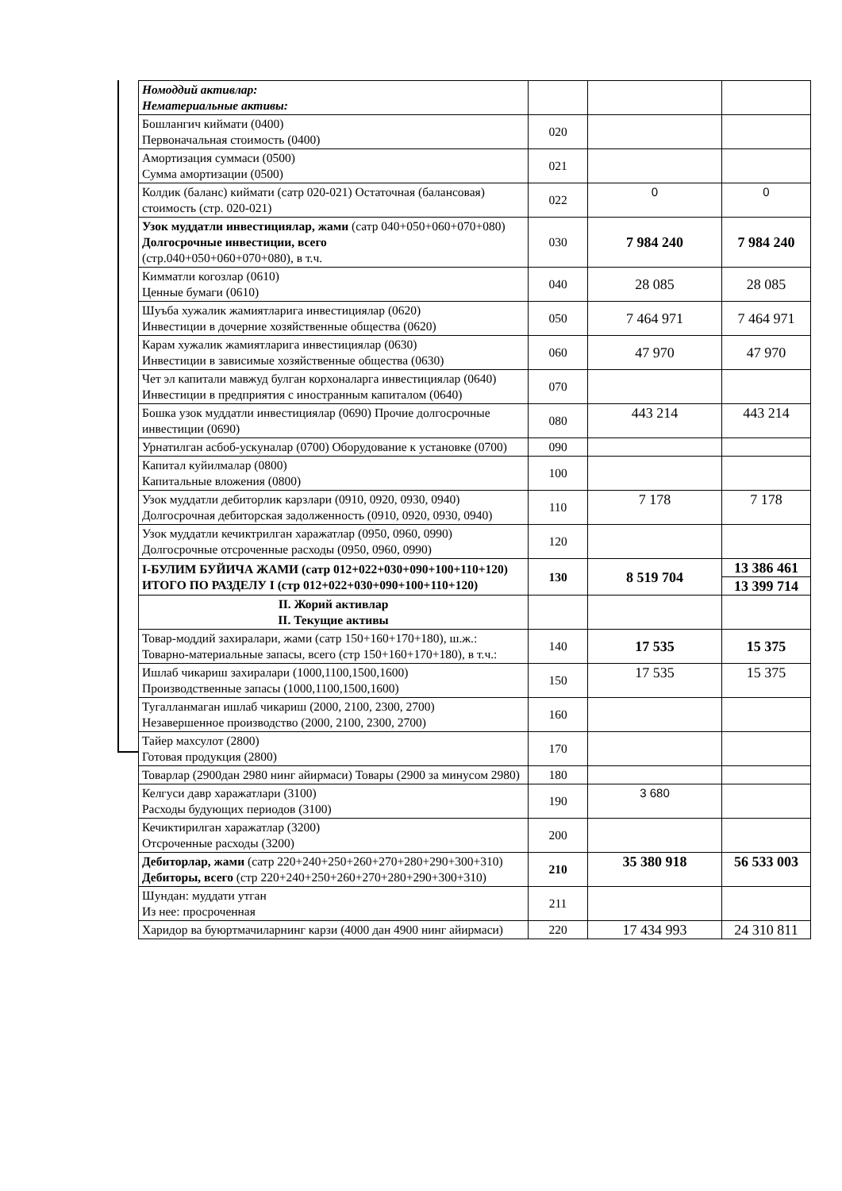| Номоддий активлар: Нематериальные активы: | | | |
| Бошлангич киймати (0400) Первоначальная стоимость (0400) | 020 | | |
| Амортизация суммаси (0500) Сумма амортизации (0500) | 021 | | |
| Колдик (баланс) киймати (сатр 020-021) Остаточная (балансовая) стоимость (стр. 020-021) | 022 | 0 | 0 |
| Узок муддатли инвестициялар, жами (сатр 040+050+060+070+080) Долгосрочные инвестиции, всего (стр.040+050+060+070+080), в т.ч. | 030 | 7 984 240 | 7 984 240 |
| Кимматли когозлар (0610) Ценные бумаги (0610) | 040 | 28 085 | 28 085 |
| Шуъба хужалик жамиятларига инвестициялар (0620) Инвестиции в дочерние хозяйственные общества (0620) | 050 | 7 464 971 | 7 464 971 |
| Карам хужалик жамиятларига инвестициялар (0630) Инвестиции в зависимые хозяйственные общества (0630) | 060 | 47 970 | 47 970 |
| Чет эл капитали мавжуд булган корхоналарга инвестициялар (0640) Инвестиции в предприятия с иностранным капиталом (0640) | 070 | | |
| Бошка узок муддатли инвестициялар (0690) Прочие долгосрочные инвестиции (0690) | 080 | 443 214 | 443 214 |
| Урнатилган асбоб-ускуналар (0700) Оборудование к установке (0700) | 090 | | |
| Капитал куйилмалар (0800) Капитальные вложения (0800) | 100 | | |
| Узок муддатли дебиторлик карзлари (0910, 0920, 0930, 0940) Долгосрочная дебиторская задолженность (0910, 0920, 0930, 0940) | 110 | 7 178 | 7 178 |
| Узок муддатли кечиктрилган харажатлар (0950, 0960, 0990) Долгосрочные отсроченные расходы (0950, 0960, 0990) | 120 | | |
| I-БУЛИМ БУЙИЧА ЖАМИ (сатр 012+022+030+090+100+110+120) ИТОГО ПО РАЗДЕЛУ I (стр 012+022+030+090+100+110+120) | 130 | 8 519 704 | 13 386 461 |
| | | | 13 399 714 |
| II. Жорий активлар II. Текущие активы | | | |
| Товар-моддий захиралари, жами (сатр 150+160+170+180), ш.ж.: Товарно-материальные запасы, всего (стр 150+160+170+180), в т.ч.: | 140 | 17 535 | 15 375 |
| Ишлаб чикариш захиралари (1000,1100,1500,1600) Производственные запасы (1000,1100,1500,1600) | 150 | 17 535 | 15 375 |
| Тугалланмаган ишлаб чикариш (2000, 2100, 2300, 2700) Незавершенное производство (2000, 2100, 2300, 2700) | 160 | | |
| Тайер махсулот (2800) Готовая продукция (2800) | 170 | | |
| Товарлар (2900дан 2980 нинг айирмаси) Товары (2900 за минусом 2980) | 180 | | |
| Келгуси давр харажатлари (3100) Расходы будующих периодов (3100) | 190 | 3 680 | |
| Кечиктирилган харажатлар (3200) Отсроченные расходы (3200) | 200 | | |
| Дебиторлар, жами (сатр 220+240+250+260+270+280+290+300+310) Дебиторы, всего (стр 220+240+250+260+270+280+290+300+310) | 210 | 35 380 918 | 56 533 003 |
| Шундан: муддати утган Из нее: просроченная | 211 | | |
| Харидор ва буюртмачиларнинг карзи (4000 дан 4900 нинг айирмаси) | 220 | 17 434 993 | 24 310 811 |